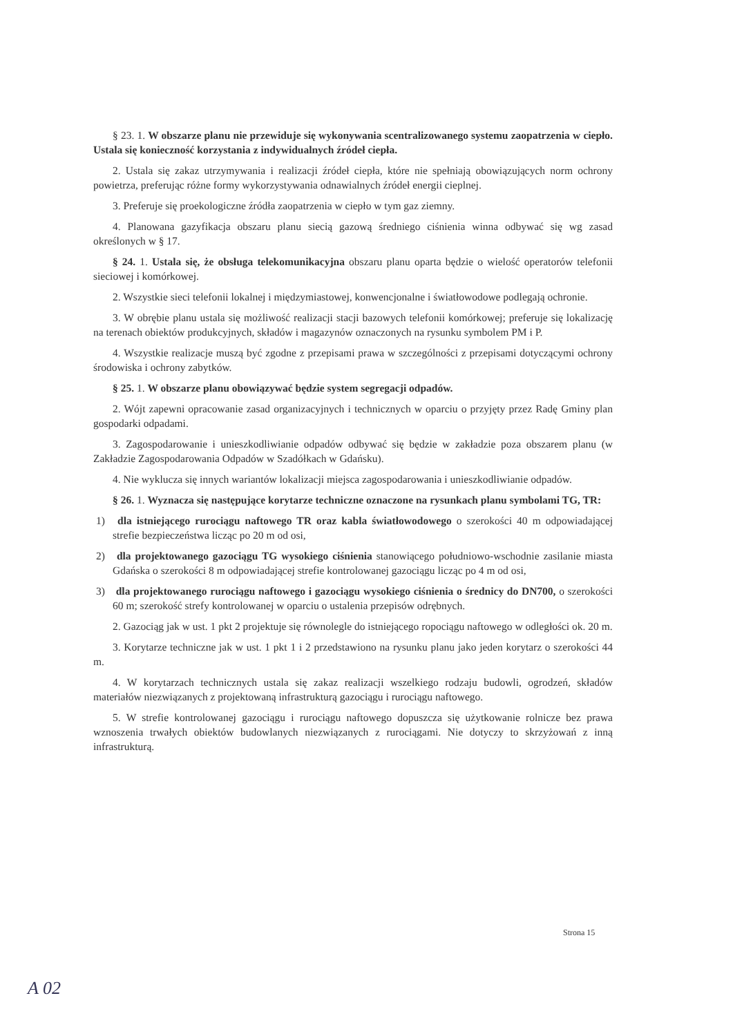§ 23. 1. W obszarze planu nie przewiduje się wykonywania scentralizowanego systemu zaopatrzenia w ciepło. Ustala się konieczność korzystania z indywidualnych źródeł ciepła.
2. Ustala się zakaz utrzymywania i realizacji źródeł ciepła, które nie spełniają obowiązujących norm ochrony powietrza, preferując różne formy wykorzystywania odnawialnych źródeł energii cieplnej.
3. Preferuje się proekologiczne źródła zaopatrzenia w ciepło w tym gaz ziemny.
4. Planowana gazyfikacja obszaru planu siecią gazową średniego ciśnienia winna odbywać się wg zasad określonych w § 17.
§ 24. 1. Ustala się, że obsługa telekomunikacyjna obszaru planu oparta będzie o wielość operatorów telefonii sieciowej i komórkowej.
2. Wszystkie sieci telefonii lokalnej i międzymiastowej, konwencjonalne i światłowodowe podlegają ochronie.
3. W obrębie planu ustala się możliwość realizacji stacji bazowych telefonii komórkowej; preferuje się lokalizację na terenach obiektów produkcyjnych, składów i magazynów oznaczonych na rysunku symbolem PM i P.
4. Wszystkie realizacje muszą być zgodne z przepisami prawa w szczególności z przepisami dotyczącymi ochrony środowiska i ochrony zabytków.
§ 25. 1. W obszarze planu obowiązywać będzie system segregacji odpadów.
2. Wójt zapewni opracowanie zasad organizacyjnych i technicznych w oparciu o przyjęty przez Radę Gminy plan gospodarki odpadami.
3. Zagospodarowanie i unieszkodliwianie odpadów odbywać się będzie w zakładzie poza obszarem planu (w Zakładzie Zagospodarowania Odpadów w Szadółkach w Gdańsku).
4. Nie wyklucza się innych wariantów lokalizacji miejsca zagospodarowania i unieszkodliwianie odpadów.
§ 26. 1. Wyznacza się następujące korytarze techniczne oznaczone na rysunkach planu symbolami TG, TR:
1) dla istniejącego rurociągu naftowego TR oraz kabla światłowodowego o szerokości 40 m odpowiadającej strefie bezpieczeństwa licząc po 20 m od osi,
2) dla projektowanego gazociągu TG wysokiego ciśnienia stanowiącego południowo-wschodnie zasilanie miasta Gdańska o szerokości 8 m odpowiadającej strefie kontrolowanej gazociągu licząc po 4 m od osi,
3) dla projektowanego rurociągu naftowego i gazociągu wysokiego ciśnienia o średnicy do DN700, o szerokości 60 m; szerokość strefy kontrolowanej w oparciu o ustalenia przepisów odrębnych.
2. Gazociąg jak w ust. 1 pkt 2 projektuje się równolegle do istniejącego ropociągu naftowego w odległości ok. 20 m.
3. Korytarze techniczne jak w ust. 1 pkt 1 i 2 przedstawiono na rysunku planu jako jeden korytarz o szerokości 44 m.
4. W korytarzach technicznych ustala się zakaz realizacji wszelkiego rodzaju budowli, ogrodzeń, składów materiałów niezwiązanych z projektowaną infrastrukturą gazociągu i rurociągu naftowego.
5. W strefie kontrolowanej gazociągu i rurociągu naftowego dopuszcza się użytkowanie rolnicze bez prawa wznoszenia trwałych obiektów budowlanych niezwiązanych z rurociągami. Nie dotyczy to skrzyżowań z inną infrastrukturą.
Strona 15
A 02